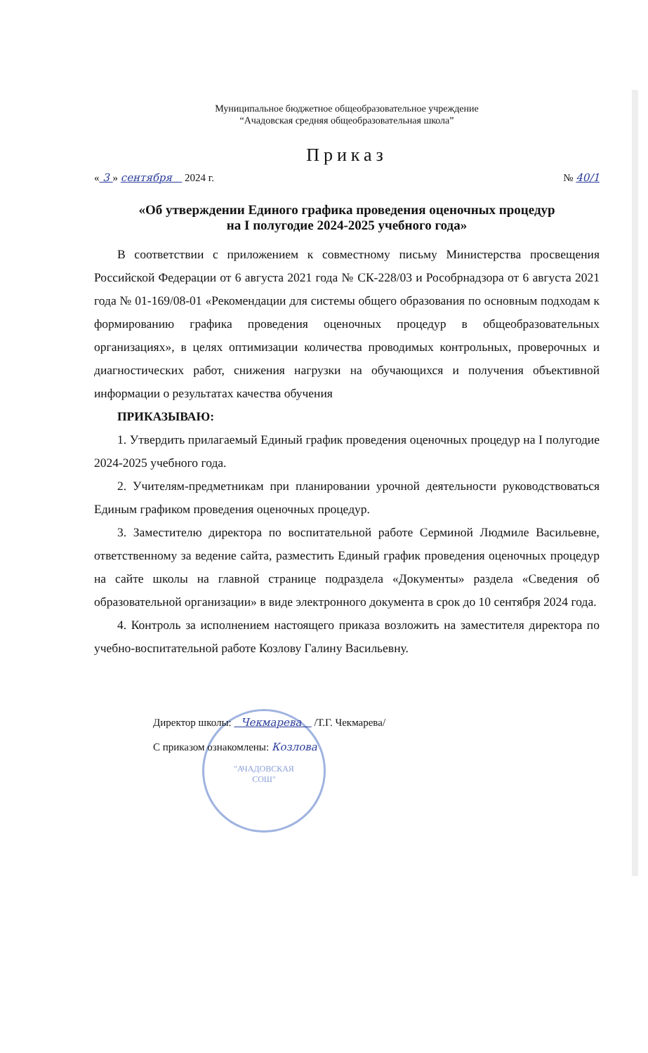"АЧАДОВСКАЯ
СОШ"
Муниципальное бюджетное общеобразовательное учреждение
“Ачадовская средняя общеобразовательная школа”
Приказ
« 3 » сентября 2024 г. № 40/1
«Об утверждении Единого графика проведения оценочных процедур
на I полугодие 2024-2025 учебного года»
В соответствии с приложением к совместному письму Министерства просвещения Российской Федерации от 6 августа 2021 года № СК-228/03 и Рособрнадзора от 6 августа 2021 года № 01-169/08-01 «Рекомендации для системы общего образования по основным подходам к формированию графика проведения оценочных процедур в общеобразовательных организациях», в целях оптимизации количества проводимых контрольных, проверочных и диагностических работ, снижения нагрузки на обучающихся и получения объективной информации о результатах качества обучения
ПРИКАЗЫВАЮ:
1. Утвердить прилагаемый Единый график проведения оценочных процедур на I полугодие 2024-2025 учебного года.
2. Учителям-предметникам при планировании урочной деятельности руководствоваться Единым графиком проведения оценочных процедур.
3. Заместителю директора по воспитательной работе Серминой Людмиле Васильевне, ответственному за ведение сайта, разместить Единый график проведения оценочных процедур на сайте школы на главной странице подраздела «Документы» раздела «Сведения об образовательной организации» в виде электронного документа в срок до 10 сентября 2024 года.
4. Контроль за исполнением настоящего приказа возложить на заместителя директора по учебно-воспитательной работе Козлову Галину Васильевну.
Директор школы: Чекмарева /Т.Г. Чекмарева/
С приказом ознакомлены: Козлова